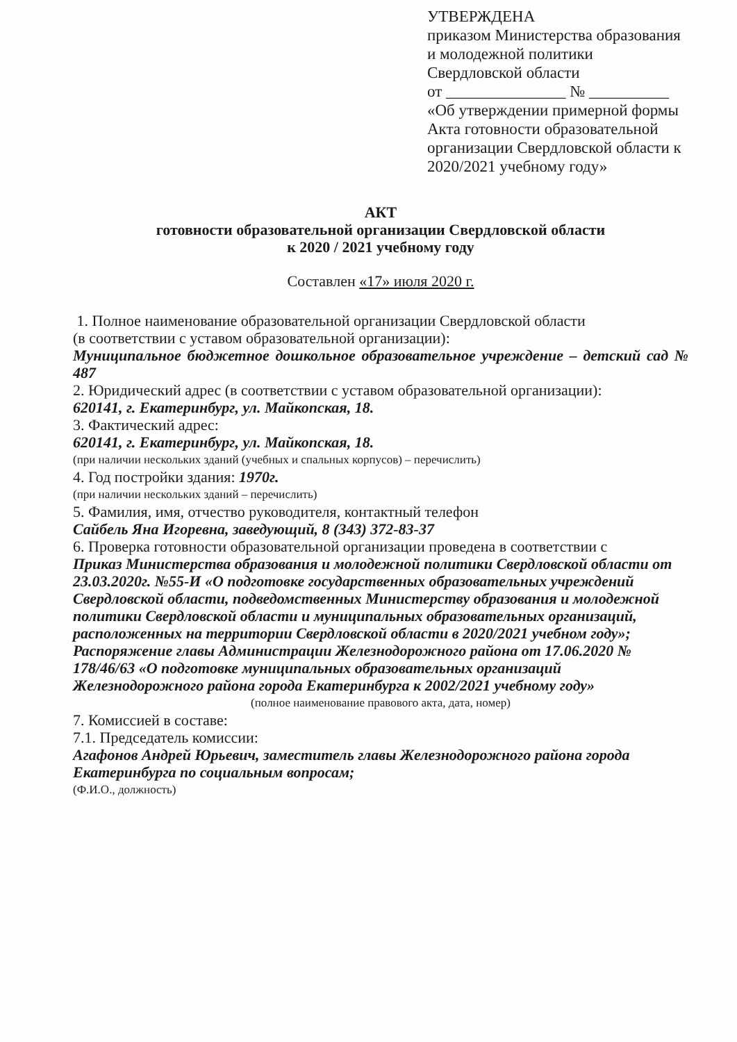УТВЕРЖДЕНА
приказом Министерства образования и молодежной политики Свердловской области
от _______________ № __________
«Об утверждении примерной формы Акта готовности образовательной организации Свердловской области к 2020/2021 учебному году»
АКТ
готовности образовательной организации Свердловской области
к 2020 / 2021 учебному году
Составлен «17» июля 2020 г.
1. Полное наименование образовательной организации Свердловской области
(в соответствии с уставом образовательной организации):
Муниципальное бюджетное дошкольное образовательное учреждение – детский сад № 487
2. Юридический адрес (в соответствии с уставом образовательной организации):
620141, г. Екатеринбург, ул. Майкопская, 18.
3. Фактический адрес:
620141, г. Екатеринбург, ул. Майкопская, 18.
(при наличии нескольких зданий (учебных и спальных корпусов) – перечислить)
4. Год постройки здания: 1970г.
(при наличии нескольких зданий – перечислить)
5. Фамилия, имя, отчество руководителя, контактный телефон
Сайбель Яна Игоревна, заведующий, 8 (343) 372-83-37
6. Проверка готовности образовательной организации проведена в соответствии с
Приказ Министерства образования и молодежной политики Свердловской области от 23.03.2020г. №55-И «О подготовке государственных образовательных учреждений Свердловской области, подведомственных Министерству образования и молодежной политики Свердловской области и муниципальных образовательных организаций, расположенных на территории Свердловской области в 2020/2021 учебном году»;
Распоряжение главы Администрации Железнодорожного района от 17.06.2020 № 178/46/63 «О подготовке муниципальных образовательных организаций Железнодорожного района города Екатеринбурга к 2002/2021 учебному году»
(полное наименование правового акта, дата, номер)
7. Комиссией в составе:
7.1. Председатель комиссии:
Агафонов Андрей Юрьевич, заместитель главы Железнодорожного района города Екатеринбурга по социальным вопросам;
(Ф.И.О., должность)